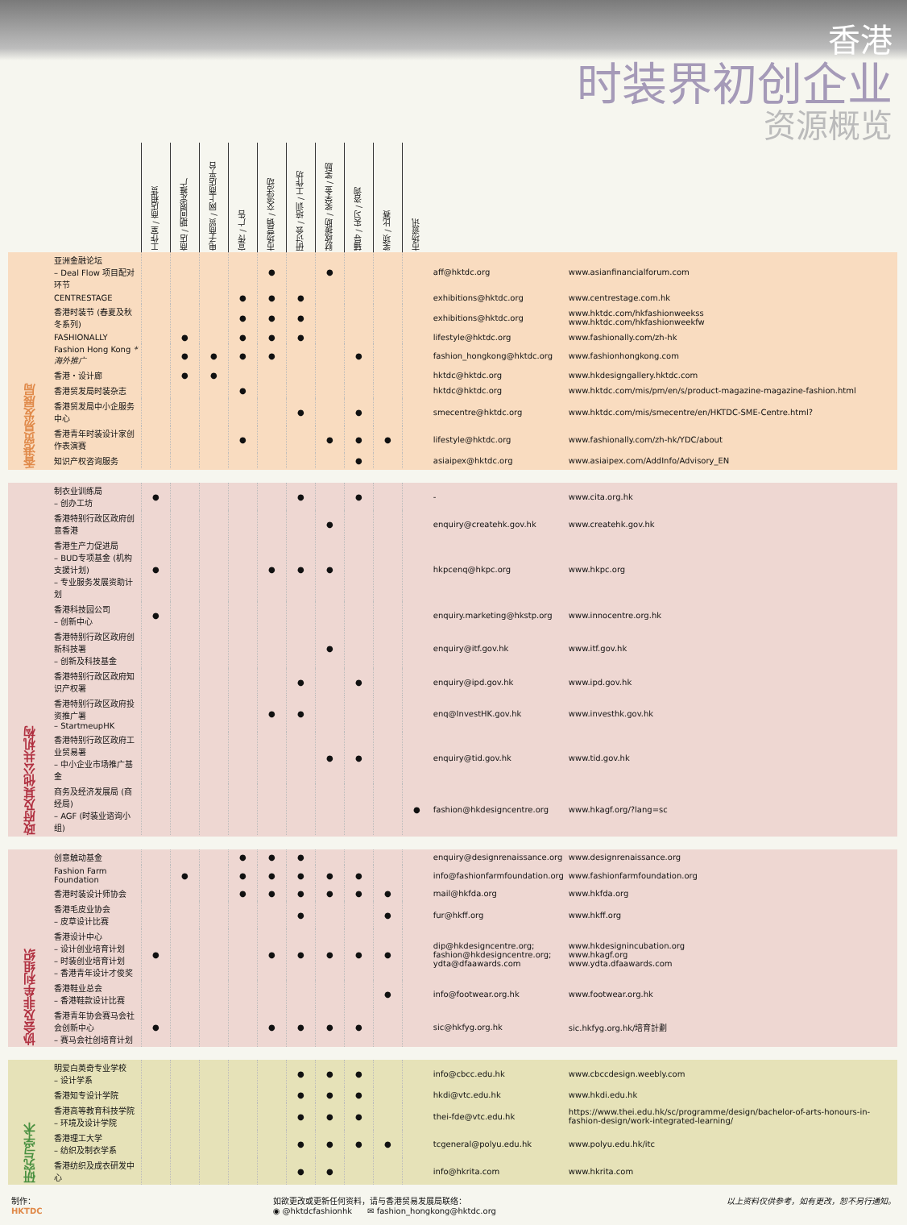香港
时装界初创企业
资源概览
| | | 工作室 / 商店租赁 | 商店 / 期间限定推广 | 电子商贸 / 网上商店平台 | 宣传 / 广告 | 市场营销 / 交流活动 | 研讨会 / 培训 / 工作坊 | 财政援助 / 奖学金 / 奖励 | 辅导 / 实习 / 咨询 | 奖项 / 比赛 | 市场资讯 | | |
| --- | --- | --- | --- | --- | --- | --- | --- | --- | --- | --- | --- | --- | --- |
| 香港贸易发展局 | 亚洲金融论坛 – Deal Flow 项目配对环节 | | | | | ● | | ● | | | | aff@hktdc.org | www.asianfinancialforum.com |
| | CENTRESTAGE | | | | ● | ● | ● | | | | | exhibitions@hktdc.org | www.centrestage.com.hk |
| | 香港时装节 (春夏及秋冬系列) | | | | ● | ● | ● | | | | | exhibitions@hktdc.org | www.hktdc.com/hkfashionweekss www.hktdc.com/hkfashionweekfw |
| | FASHIONALLY | | ● | | ● | ● | ● | | | | | lifestyle@hktdc.org | www.fashionally.com/zh-hk |
| | Fashion Hong Kong *海外推广 | | ● | ● | ● | ● | | | ● | | | fashion_hongkong@hktdc.org | www.fashionhongkong.com |
| | 香港・设计廊 | | ● | ● | | | | | | | | hktdc@hktdc.org | www.hkdesigngallery.hktdc.com |
| | 香港贸发局时装杂志 | | | | ● | | | | | | | hktdc@hktdc.org | www.hktdc.com/mis/pm/en/s/product-magazine-magazine-fashion.html |
| | 香港贸发局中小企服务中心 | | | | | | ● | | ● | | | smecentre@hktdc.org | www.hktdc.com/mis/smecentre/en/HKTDC-SME-Centre.html? |
| | 香港青年时装设计家创作表演赛 | | | | ● | | | ● | ● | ● | | lifestyle@hktdc.org | www.fashionally.com/zh-hk/YDC/about |
| | 知识产权咨询服务 | | | | | | | | ● | | | asiaipex@hktdc.org | www.asiaipex.com/AddInfo/Advisory_EN |
| 政府及其他公共机构 | 制衣业训练局 – 创办工坊 | ● | | | | | ● | | ● | | | - | www.cita.org.hk |
| | 香港特别行政区政府创意香港 | | | | | | | ● | | | | enquiry@createhk.gov.hk | www.createhk.gov.hk |
| | 香港生产力促进局 – BUD专项基金 (机构支援计划) – 专业服务发展资助计划 | ● | | | | ● | ● | ● | | | | hkpcenq@hkpc.org | www.hkpc.org |
| | 香港科技园公司 – 创新中心 | ● | | | | | | | | | | enquiry.marketing@hkstp.org | www.innocentre.org.hk |
| | 香港特别行政区政府创新科技署 – 创新及科技基金 | | | | | | | ● | | | | enquiry@itf.gov.hk | www.itf.gov.hk |
| | 香港特别行政区政府知识产权署 | | | | | | ● | | ● | | | enquiry@ipd.gov.hk | www.ipd.gov.hk |
| | 香港特别行政区政府投资推广署 – StartmeupHK | | | | | ● | ● | | | | | enq@InvestHK.gov.hk | www.investhk.gov.hk |
| | 香港特别行政区政府工业贸易署 – 中小企业市场推广基金 | | | | | | | ● | ● | | | enquiry@tid.gov.hk | www.tid.gov.hk |
| | 商务及经济发展局 (商经局) – AGF (时装业谘询小组) | | | | | | | | | | ● | fashion@hkdesigncentre.org | www.hkagf.org/?lang=sc |
| 协会及非牟利组织 | 创意触动基金 | | | | ● | ● | ● | | | | | enquiry@designrenaissance.org | www.designrenaissance.org |
| | Fashion Farm Foundation | | ● | | ● | ● | ● | ● | ● | | | info@fashionfarmfoundation.org | www.fashionfarmfoundation.org |
| | 香港时装设计师协会 | | | | ● | ● | ● | ● | ● | ● | | mail@hkfda.org | www.hkfda.org |
| | 香港毛皮业协会 – 皮草设计比赛 | | | | | | ● | | | ● | | fur@hkff.org | www.hkff.org |
| | 香港设计中心 – 设计创业培育计划 – 时装创业培育计划 – 香港青年设计才俊奖 | ● | | | | ● | ● | ● | ● | ● | | dip@hkdesigncentre.org; fashion@hkdesigncentre.org; ydta@dfaawards.com | www.hkdesignincubation.org www.hkagf.org www.ydta.dfaawards.com |
| | 香港鞋业总会 – 香港鞋款设计比赛 | | | | | | | | | ● | | info@footwear.org.hk | www.footwear.org.hk |
| | 香港青年协会赛马会社会创新中心 – 赛马会社创培育计划 | ● | | | | ● | ● | ● | ● | | | sic@hkfyg.org.hk | sic.hkfyg.org.hk/培育計劃 |
| 研究与学术 | 明爱白英奇专业学校 – 设计学系 | | | | | | ● | ● | ● | | | info@cbcc.edu.hk | www.cbccdesign.weebly.com |
| | 香港知专设计学院 | | | | | | ● | ● | ● | | | hkdi@vtc.edu.hk | www.hkdi.edu.hk |
| | 香港高等教育科技学院 – 环境及设计学院 | | | | | | ● | ● | ● | | | thei-fde@vtc.edu.hk | https://www.thei.edu.hk/sc/programme/design/bachelor-of-arts-honours-in-fashion-design/work-integrated-learning/ |
| | 香港理工大学 – 纺织及制衣学系 | | | | | | ● | ● | ● | ● | | tcgeneral@polyu.edu.hk | www.polyu.edu.hk/itc |
| | 香港纺织及成衣研发中心 | | | | | | ● | ● | | | | info@hkrita.com | www.hkrita.com |
制作：
HKTDC
如欲更改或更新任何资料，请与香港贸易发展局联络：
◉ @hktdcfashionhk ✉ fashion_hongkong@hktdc.org
以上资料仅供参考，如有更改，恕不另行通知。